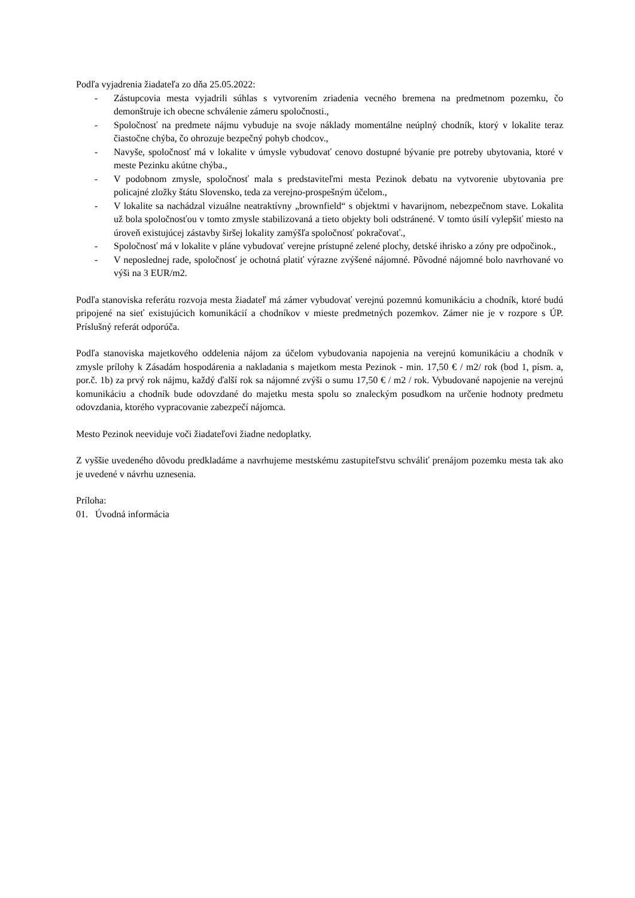Podľa vyjadrenia žiadateľa zo dňa 25.05.2022:
- Zástupcovia mesta vyjadrili súhlas s vytvorením zriadenia vecného bremena na predmetnom pozemku, čo demonštruje ich obecne schválenie zámeru spoločnosti.,
- Spoločnosť na predmete nájmu vybuduje na svoje náklady momentálne neúplný chodník, ktorý v lokalite teraz čiastočne chýba, čo ohrozuje bezpečný pohyb chodcov.,
- Navyše, spoločnosť má v lokalite v úmysle vybudovať cenovo dostupné bývanie pre potreby ubytovania, ktoré v meste Pezinku akútne chýba.,
- V podobnom zmysle, spoločnosť mala s predstaviteľmi mesta Pezinok debatu na vytvorenie ubytovania pre policajné zložky štátu Slovensko, teda za verejno-prospešným účelom.,
- V lokalite sa nachádzal vizuálne neatraktívny „brownfield“ s objektmi v havarijnom, nebezpečnom stave. Lokalita už bola spoločnosťou v tomto zmysle stabilizovaná a tieto objekty boli odstránené. V tomto úsilí vylepšiť miesto na úroveň existujúcej zástavby širšej lokality zamýšľa spoločnosť pokračovať.,
- Spoločnosť má v lokalite v pláne vybudovať verejne prístupné zelené plochy, detské ihrisko a zóny pre odpočinok.,
- V neposlednej rade, spoločnosť je ochotná platiť výrazne zvýšené nájomné. Pôvodné nájomné bolo navrhované vo výši na 3 EUR/m2.
Podľa stanoviska referátu rozvoja mesta žiadateľ má zámer vybudovať verejnú pozemnú komunikáciu a chodník, ktoré budú pripojené na sieť existujúcich komunikácií a chodníkov v mieste predmetných pozemkov. Zámer nie je v rozpore s ÚP. Príslušný referát odporúča.
Podľa stanoviska majetkového oddelenia nájom za účelom vybudovania napojenia na verejnú komunikáciu a chodník v zmysle prílohy k Zásadám hospodárenia a nakladania s majetkom mesta Pezinok - min. 17,50 € / m2/ rok (bod 1, písm. a, por.č. 1b) za prvý rok nájmu, každý ďalší rok sa nájomné zvýši o sumu 17,50 € / m2 / rok. Vybudované napojenie na verejnú komunikáciu a chodník bude odovzdané do majetku mesta spolu so znaleckým posudkom na určenie hodnoty predmetu odovzdania, ktorého vypracovanie zabezpečí nájomca.
Mesto Pezinok neeviduje voči žiadateľovi žiadne nedoplatky.
Z vyššie uvedeného dôvodu predkladáme a navrhujeme mestskému zastupiteľstvu schváliť prenájom pozemku mesta tak ako je uvedené v návrhu uznesenia.
Príloha:
01. Úvodná informácia